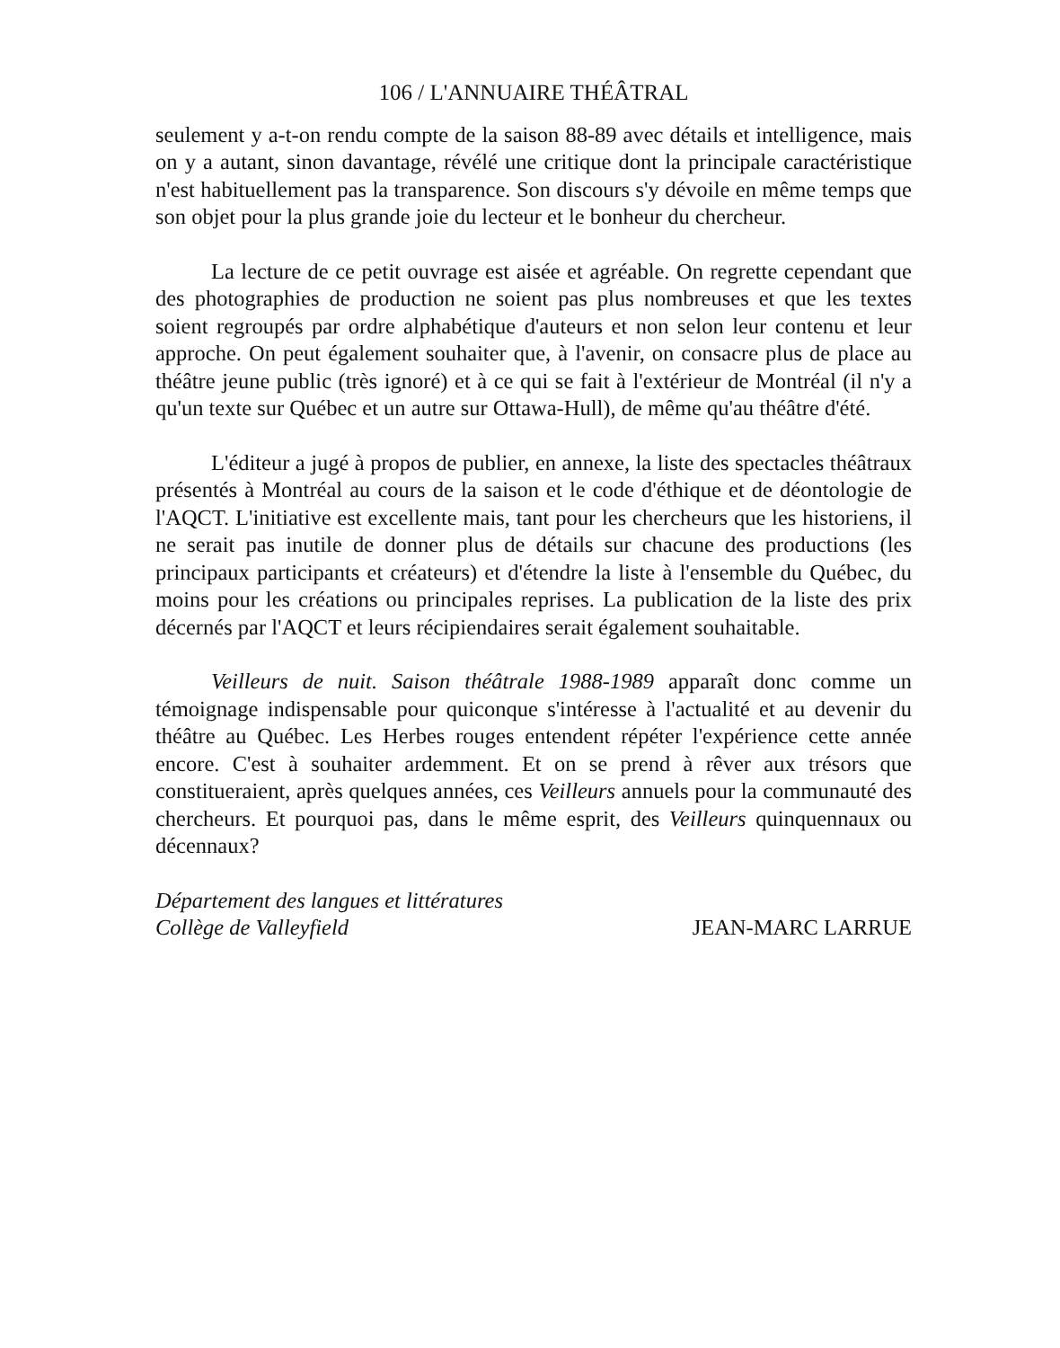106 / L'ANNUAIRE THÉÂTRAL
seulement y a-t-on rendu compte de la saison 88-89 avec détails et intelligence, mais on y a autant, sinon davantage, révélé une critique dont la principale caractéristique n'est habituellement pas la transparence. Son discours s'y dévoile en même temps que son objet pour la plus grande joie du lecteur et le bonheur du chercheur.
La lecture de ce petit ouvrage est aisée et agréable. On regrette cependant que des photographies de production ne soient pas plus nombreuses et que les textes soient regroupés par ordre alphabétique d'auteurs et non selon leur contenu et leur approche. On peut également souhaiter que, à l'avenir, on consacre plus de place au théâtre jeune public (très ignoré) et à ce qui se fait à l'extérieur de Montréal (il n'y a qu'un texte sur Québec et un autre sur Ottawa-Hull), de même qu'au théâtre d'été.
L'éditeur a jugé à propos de publier, en annexe, la liste des spectacles théâtraux présentés à Montréal au cours de la saison et le code d'éthique et de déontologie de l'AQCT. L'initiative est excellente mais, tant pour les chercheurs que les historiens, il ne serait pas inutile de donner plus de détails sur chacune des productions (les principaux participants et créateurs) et d'étendre la liste à l'ensemble du Québec, du moins pour les créations ou principales reprises. La publication de la liste des prix décernés par l'AQCT et leurs récipiendaires serait également souhaitable.
Veilleurs de nuit. Saison théâtrale 1988-1989 apparaît donc comme un témoignage indispensable pour quiconque s'intéresse à l'actualité et au devenir du théâtre au Québec. Les Herbes rouges entendent répéter l'expérience cette année encore. C'est à souhaiter ardemment. Et on se prend à rêver aux trésors que constitueraient, après quelques années, ces Veilleurs annuels pour la communauté des chercheurs. Et pourquoi pas, dans le même esprit, des Veilleurs quinquennaux ou décennaux?
Département des langues et littératures
Collège de Valleyfield
JEAN-MARC LARRUE